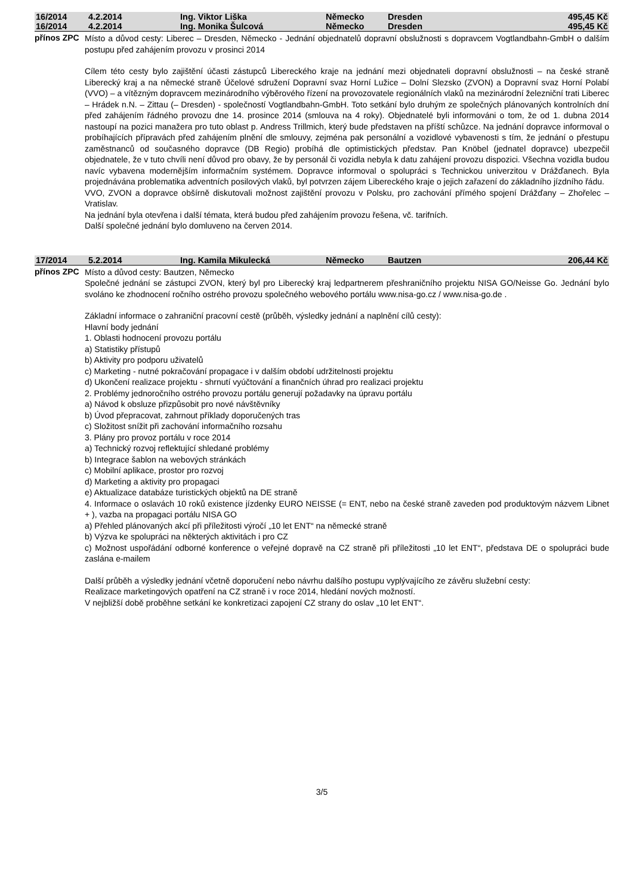| 16/2014 | 4.2.2014 | Ing. Viktor Liška | Německo | Dresden | 495,45 Kč |
| 16/2014 | 4.2.2014 | Ing. Monika Šulcová | Německo | Dresden | 495,45 Kč |
přínos ZPC
Místo a důvod cesty: Liberec – Dresden, Německo - Jednání objednatelů dopravní obslužnosti s dopravcem Vogtlandbahn-GmbH o dalším postupu před zahájením provozu v prosinci 2014
Cílem této cesty bylo zajištění účasti zástupců Libereckého kraje na jednání mezi objednateli dopravní obslužnosti – na české straně Liberecký kraj a na německé straně Účelové sdružení Dopravní svaz Horní Lužice – Dolní Slezsko (ZVON) a Dopravní svaz Horní Polabí (VVO) – a vítězným dopravcem mezinárodního výběrového řízení na provozovatele regionálních vlaků na mezinárodní železniční trati Liberec – Hrádek n.N. – Zittau (– Dresden) - společností Vogtlandbahn-GmbH. Toto setkání bylo druhým ze společných plánovaných kontrolních dní před zahájením řádného provozu dne 14. prosince 2014 (smlouva na 4 roky). Objednatelé byli informováni o tom, že od 1. dubna 2014 nastoupí na pozici manažera pro tuto oblast p. Andress Trillmich, který bude představen na příští schůzce. Na jednání dopravce informoval o probíhajících přípravách před zahájením plnění dle smlouvy, zejména pak personální a vozidlové vybavenosti s tím, že jednání o přestupu zaměstnanců od současného dopravce (DB Regio) probíhá dle optimistických představ. Pan Knöbel (jednatel dopravce) ubezpečil objednatele, že v tuto chvíli není důvod pro obavy, že by personál či vozidla nebyla k datu zahájení provozu dispozici. Všechna vozidla budou navíc vybavena modernějším informačním systémem. Dopravce informoval o spolupráci s Technickou univerzitou v Drážďanech. Byla projednávána problematika adventních posilových vlaků, byl potvrzen zájem Libereckého kraje o jejich zařazení do základního jízdního řádu.
VVO, ZVON a dopravce obšírně diskutovali možnost zajištění provozu v Polsku, pro zachování přímého spojení Drážďany – Zhořelec – Vratislav.
Na jednání byla otevřena i další témata, která budou před zahájením provozu řešena, vč. tarifních.
Další společné jednání bylo domluveno na červen 2014.
| 17/2014 | 5.2.2014 | Ing. Kamila Mikulecká | Německo | Bautzen | 206,44 Kč |
přínos ZPC
Místo a důvod cesty: Bautzen, Německo
Společné jednání se zástupci ZVON, který byl pro Liberecký kraj ledpartnerem přeshraničního projektu NISA GO/Neisse Go. Jednání bylo svoláno ke zhodnocení ročního ostrého provozu společného webového portálu www.nisa-go.cz / www.nisa-go.de .
Základní informace o zahraniční pracovní cestě (průběh, výsledky jednání a naplnění cílů cesty):
Hlavní body jednání
1. Oblasti hodnocení provozu portálu
a) Statistiky přístupů
b) Aktivity pro podporu uživatelů
c) Marketing - nutné pokračování propagace i v dalším období udržitelnosti projektu
d) Ukončení realizace projektu - shrnutí vyúčtování a finančních úhrad pro realizaci projektu
2. Problémy jednoročního ostrého provozu portálu generují požadavky na úpravu portálu
a) Návod k obsluze přizpůsobit pro nové návštěvníky
b) Úvod přepracovat, zahrnout příklady doporučených tras
c) Složitost snížit při zachování informačního rozsahu
3. Plány pro provoz portálu v roce 2014
a) Technický rozvoj reflektující shledané problémy
b) Integrace šablon na webových stránkách
c) Mobilní aplikace, prostor pro rozvoj
d) Marketing a aktivity pro propagaci
e) Aktualizace databáze turistických objektů na DE straně
4. Informace o oslavách 10 roků existence jízdenky EURO NEISSE (= ENT, nebo na české straně zaveden pod produktovým názvem Libnet + ), vazba na propagaci portálu NISA GO
a) Přehled plánovaných akcí při příležitosti výročí „10 let ENT“ na německé straně
b) Výzva ke spolupráci na některých aktivitách i pro CZ
c) Možnost uspořádání odborné konference o veřejné dopravě na CZ straně při příležitosti „10 let ENT“, představa DE o spolupráci bude zaslána e-mailem
Další průběh a výsledky jednání včetně doporučení nebo návrhu dalšího postupu vyplývajícího ze závěru služební cesty:
Realizace marketingových opatření na CZ straně i v roce 2014, hledání nových možností.
V nejbližší době proběhne setkání ke konkretizaci zapojení CZ strany do oslav „10 let ENT“.
3/5